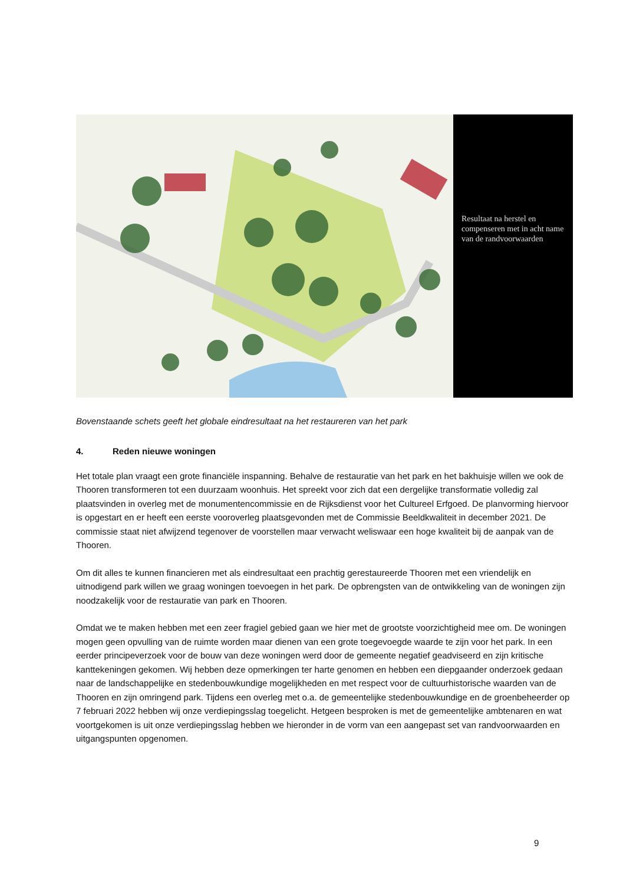Resultaat na herstel en compenseren met in acht name van de randvoorwaarden
Bovenstaande schets geeft het globale eindresultaat na het restaureren van het park
4. Reden nieuwe woningen
Het totale plan vraagt een grote financiële inspanning. Behalve de restauratie van het park en het bakhuisje willen we ook de Thooren transformeren tot een duurzaam woonhuis. Het spreekt voor zich dat een dergelijke transformatie volledig zal plaatsvinden in overleg met de monumentencommissie en de Rijksdienst voor het Cultureel Erfgoed. De planvorming hiervoor is opgestart en er heeft een eerste vooroverleg plaatsgevonden met de Commissie Beeldkwaliteit in december 2021. De commissie staat niet afwijzend tegenover de voorstellen maar verwacht weliswaar een hoge kwaliteit bij de aanpak van de Thooren.
Om dit alles te kunnen financieren met als eindresultaat een prachtig gerestaureerde Thooren met een vriendelijk en uitnodigend park willen we graag woningen toevoegen in het park. De opbrengsten van de ontwikkeling van de woningen zijn noodzakelijk voor de restauratie van park en Thooren.
Omdat we te maken hebben met een zeer fragiel gebied gaan we hier met de grootste voorzichtigheid mee om. De woningen mogen geen opvulling van de ruimte worden maar dienen van een grote toegevoegde waarde te zijn voor het park. In een eerder principeverzoek voor de bouw van deze woningen werd door de gemeente negatief geadviseerd en zijn kritische kanttekeningen gekomen. Wij hebben deze opmerkingen ter harte genomen en hebben een diepgaander onderzoek gedaan naar de landschappelijke en stedenbouwkundige mogelijkheden en met respect voor de cultuurhistorische waarden van de Thooren en zijn omringend park. Tijdens een overleg met o.a. de gemeentelijke stedenbouwkundige en de groenbeheerder op 7 februari 2022 hebben wij onze verdiepingsslag toegelicht. Hetgeen besproken is met de gemeentelijke ambtenaren en wat voortgekomen is uit onze verdiepingsslag hebben we hieronder in de vorm van een aangepast set van randvoorwaarden en uitgangspunten opgenomen.
9